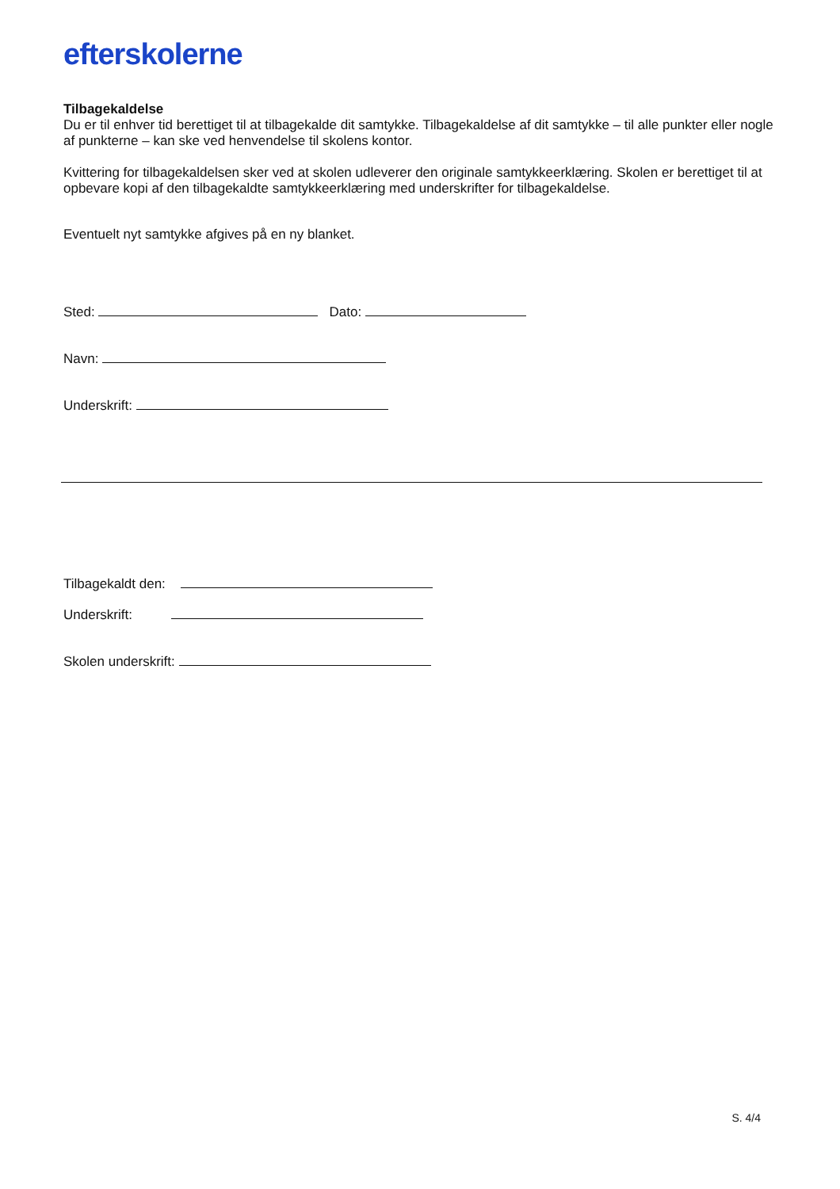efterskolerne
Tilbagekaldelse
Du er til enhver tid berettiget til at tilbagekalde dit samtykke. Tilbagekaldelse af dit samtykke – til alle punkter eller nogle af punkterne – kan ske ved henvendelse til skolens kontor.
Kvittering for tilbagekaldelsen sker ved at skolen udleverer den originale samtykkeerklæring. Skolen er berettiget til at opbevare kopi af den tilbagekaldte samtykkeerklæring med underskrifter for tilbagekaldelse.
Eventuelt nyt samtykke afgives på en ny blanket.
Sted: Dato:
Navn:
Underskrift:
Tilbagekaldt den:
Underskrift:
Skolen underskrift:
S. 4/4